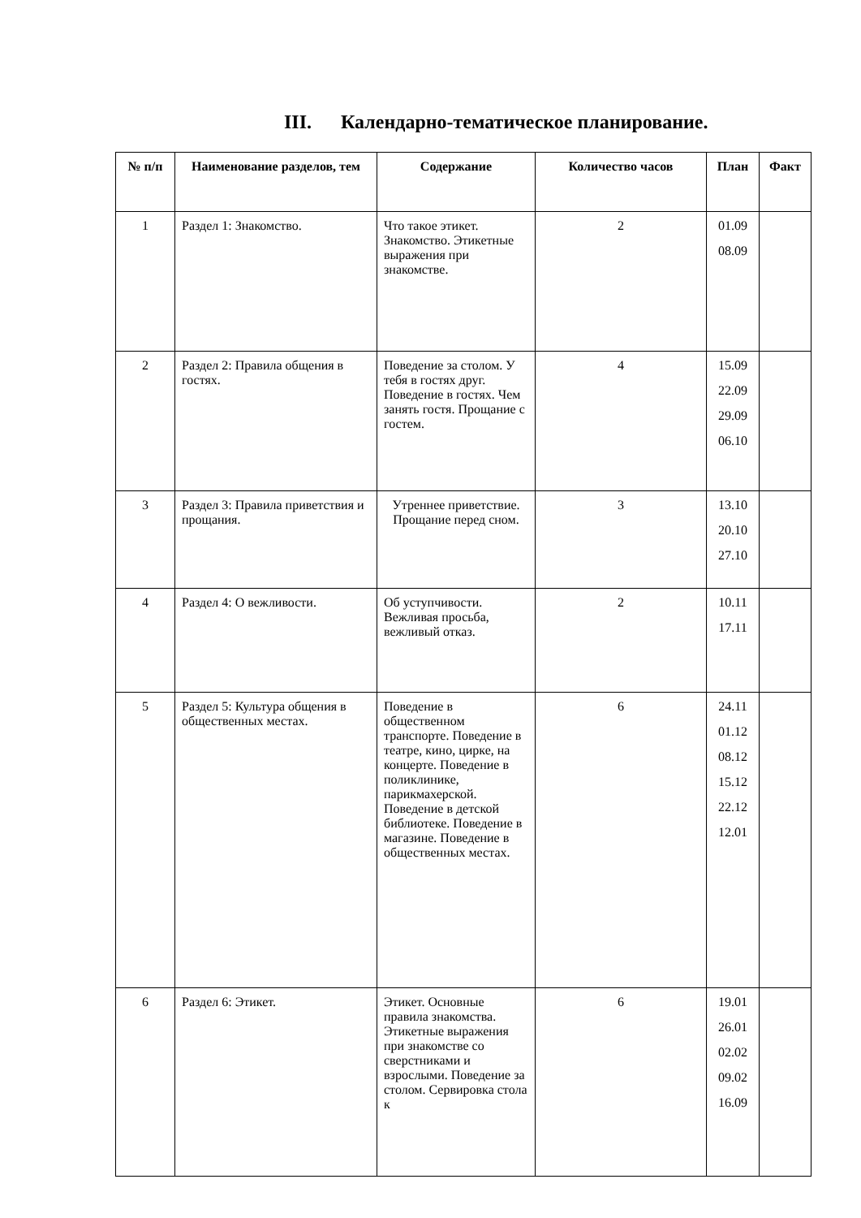III. Календарно-тематическое планирование.
| № п/п | Наименование разделов, тем | Содержание | Количество часов | План | Факт |
| --- | --- | --- | --- | --- | --- |
| 1 | Раздел 1: Знакомство. | Что такое этикет. Знакомство. Этикетные выражения при знакомстве. | 2 | 01.09 08.09 | |
| 2 | Раздел 2: Правила общения в гостях. | Поведение за столом. У тебя в гостях друг. Поведение в гостях. Чем занять гостя. Прощание с гостем. | 4 | 15.09 22.09 29.09 06.10 | |
| 3 | Раздел 3: Правила приветствия и прощания. | Утреннее приветствие. Прощание перед сном. | 3 | 13.10 20.10 27.10 | |
| 4 | Раздел 4: О вежливости. | Об уступчивости. Вежливая просьба, вежливый отказ. | 2 | 10.11 17.11 | |
| 5 | Раздел 5: Культура общения в общественных местах. | Поведение в общественном транспорте. Поведение в театре, кино, цирке, на концерте. Поведение в поликлинике, парикмахерской. Поведение в детской библиотеке. Поведение в магазине. Поведение в общественных местах. | 6 | 24.11 01.12 08.12 15.12 22.12 12.01 | |
| 6 | Раздел 6: Этикет. | Этикет. Основные правила знакомства. Этикетные выражения при знакомстве со сверстниками и взрослыми. Поведение за столом. Сервировка стола к | 6 | 19.01 26.01 02.02 09.02 16.09 | |